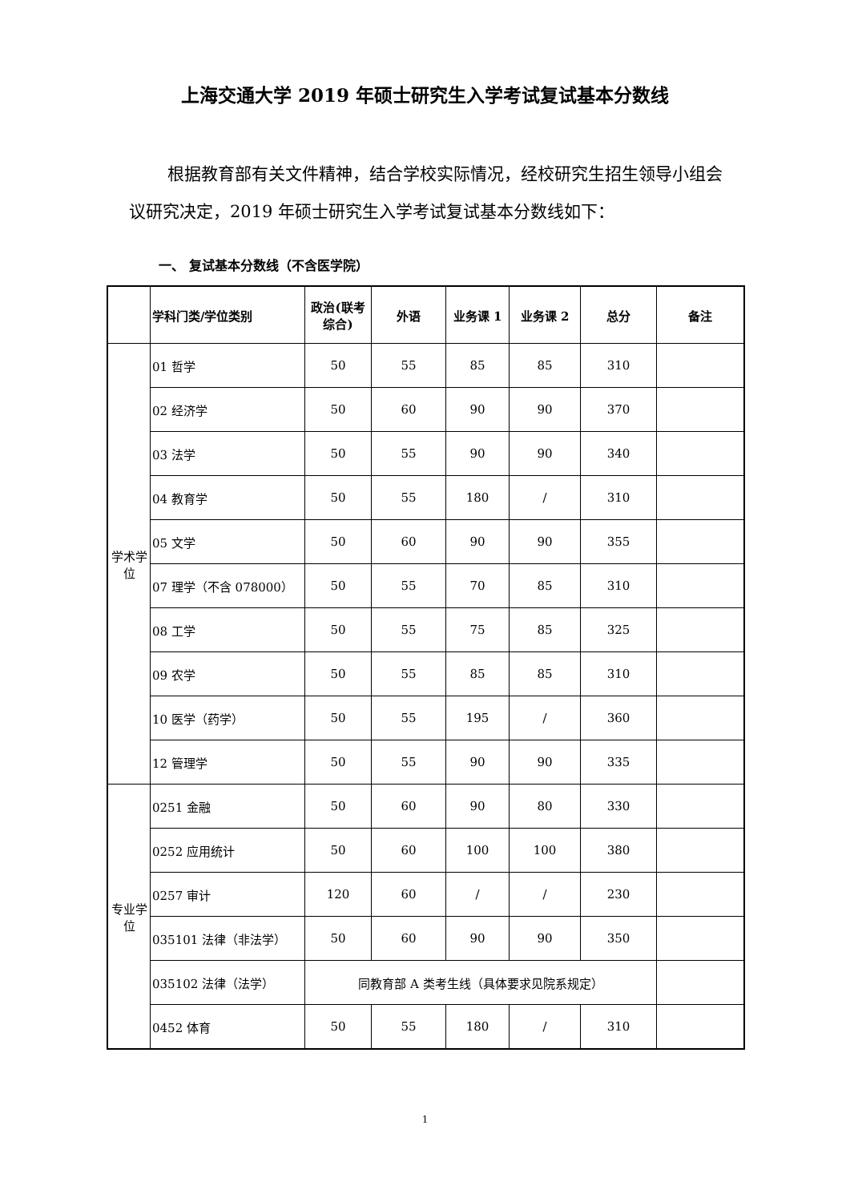上海交通大学 2019 年硕士研究生入学考试复试基本分数线
根据教育部有关文件精神，结合学校实际情况，经校研究生招生领导小组会议研究决定，2019 年硕士研究生入学考试复试基本分数线如下：
一、 复试基本分数线（不含医学院）
| | 学科门类/学位类别 | 政治(联考综合) | 外语 | 业务课 1 | 业务课 2 | 总分 | 备注 |
| --- | --- | --- | --- | --- | --- | --- | --- |
| 学术学位 | 01 哲学 | 50 | 55 | 85 | 85 | 310 | |
| | 02 经济学 | 50 | 60 | 90 | 90 | 370 | |
| | 03 法学 | 50 | 55 | 90 | 90 | 340 | |
| | 04 教育学 | 50 | 55 | 180 | / | 310 | |
| | 05 文学 | 50 | 60 | 90 | 90 | 355 | |
| | 07 理学（不含 078000） | 50 | 55 | 70 | 85 | 310 | |
| | 08 工学 | 50 | 55 | 75 | 85 | 325 | |
| | 09 农学 | 50 | 55 | 85 | 85 | 310 | |
| | 10 医学（药学） | 50 | 55 | 195 | / | 360 | |
| | 12 管理学 | 50 | 55 | 90 | 90 | 335 | |
| 专业学位 | 0251 金融 | 50 | 60 | 90 | 80 | 330 | |
| | 0252 应用统计 | 50 | 60 | 100 | 100 | 380 | |
| | 0257 审计 | 120 | 60 | / | / | 230 | |
| | 035101 法律（非法学） | 50 | 60 | 90 | 90 | 350 | |
| | 035102 法律（法学） | 同教育部 A 类考生线（具体要求见院系规定） | | | | | |
| | 0452 体育 | 50 | 55 | 180 | / | 310 | |
1